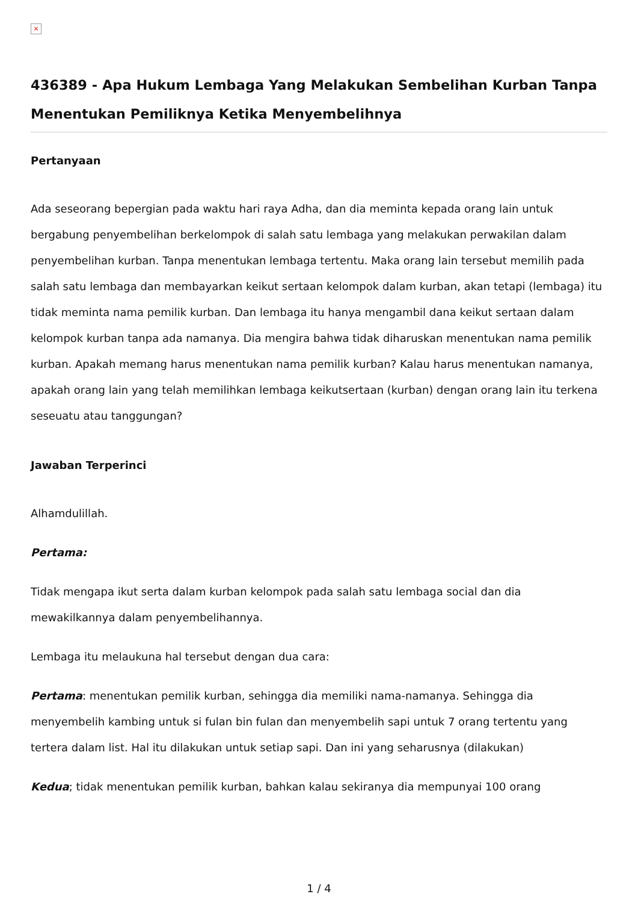×
436389 - Apa Hukum Lembaga Yang Melakukan Sembelihan Kurban Tanpa Menentukan Pemiliknya Ketika Menyembelihnya
Pertanyaan
Ada seseorang bepergian pada waktu hari raya Adha, dan dia meminta kepada orang lain untuk bergabung penyembelihan berkelompok di salah satu lembaga yang melakukan perwakilan dalam penyembelihan kurban. Tanpa menentukan lembaga tertentu. Maka orang lain tersebut memilih pada salah satu lembaga dan membayarkan keikut sertaan kelompok dalam kurban, akan tetapi (lembaga) itu tidak meminta nama pemilik kurban. Dan lembaga itu hanya mengambil dana keikut sertaan dalam kelompok kurban tanpa ada namanya. Dia mengira bahwa tidak diharuskan menentukan nama pemilik kurban. Apakah memang harus menentukan nama pemilik kurban? Kalau harus menentukan namanya, apakah orang lain yang telah memilihkan lembaga keikutsertaan (kurban) dengan orang lain itu terkena seseuatu atau tanggungan?
Jawaban Terperinci
Alhamdulillah.
Pertama:
Tidak mengapa ikut serta dalam kurban kelompok pada salah satu lembaga social dan dia mewakilkannya dalam penyembelihannya.
Lembaga itu melaukuna hal tersebut dengan dua cara:
Pertama: menentukan pemilik kurban, sehingga dia memiliki nama-namanya. Sehingga dia menyembelih kambing untuk si fulan bin fulan dan menyembelih sapi untuk 7 orang tertentu yang tertera dalam list. Hal itu dilakukan untuk setiap sapi. Dan ini yang seharusnya (dilakukan)
Kedua; tidak menentukan pemilik kurban, bahkan kalau sekiranya dia mempunyai 100 orang
1 / 4